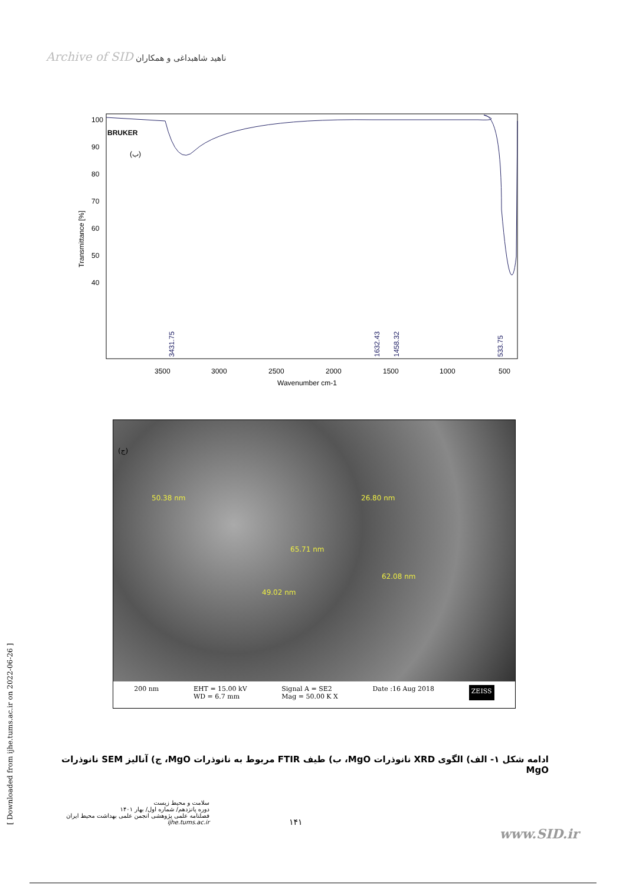Archive of SID ناهید شاهبداغی و همکاران
BRUKER
(ب)
Transmittance [%]
100
90
80
70
60
50
40
3431.75
1632.43
1458.32
533.75
3500
3000
2500
2000
1500
1000
500
Wavenumber cm-1
(ج)
50.38 nm 26.80 nm
65.71 nm
62.08 nm
49.02 nm
200 nm EHT = 15.00 kV
WD = 6.7 mm
Signal A = SE2
Mag = 50.00 K X
Date :16 Aug 2018
ZEISS
ادامه شکل ۱- الف) الگوی XRD نانوذرات MgO، ب) طیف FTIR مربوط به نانوذرات MgO، ج) آنالیز SEM نانوذرات MgO
[ Downloaded from ijhe.tums.ac.ir on 2022-06-26 ]
سلامت و محیط زیست
دوره پانزدهم/ شماره اول/ بهار ۱۴۰۱
فصلنامه علمی پژوهشی انجمن علمی بهداشت محیط ایران
ijhe.tums.ac.ir
۱۴۱
www.SID.ir